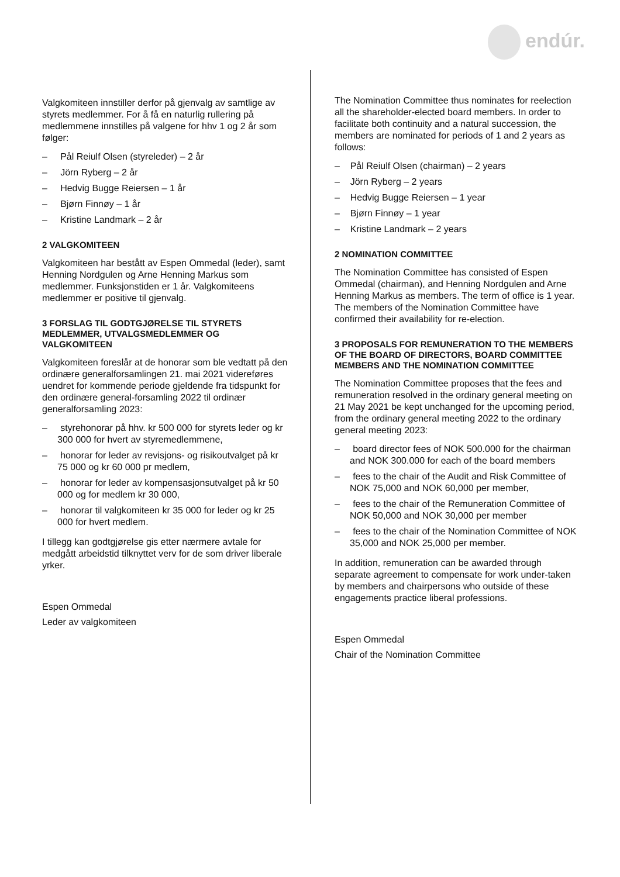endúr.
Valgkomiteen innstiller derfor på gjenvalg av samtlige av styrets medlemmer. For å få en naturlig rullering på medlemmene innstilles på valgene for hhv 1 og 2 år som følger:
– Pål Reiulf Olsen (styreleder) – 2 år
– Jörn Ryberg – 2 år
– Hedvig Bugge Reiersen – 1 år
– Bjørn Finnøy – 1 år
– Kristine Landmark – 2 år
2 VALGKOMITEEN
Valgkomiteen har bestått av Espen Ommedal (leder), samt Henning Nordgulen og Arne Henning Markus som medlemmer. Funksjonstiden er 1 år. Valgkomiteens medlemmer er positive til gjenvalg.
3 FORSLAG TIL GODTGJØRELSE TIL STYRETS MEDLEMMER, UTVALGSMEDLEMMER OG VALGKOMITEEN
Valgkomiteen foreslår at de honorar som ble vedtatt på den ordinære generalforsamlingen 21. mai 2021 videreføres uendret for kommende periode gjeldende fra tidspunkt for den ordinære general-forsamling 2022 til ordinær generalforsamling 2023:
– styrehonorar på hhv. kr 500 000 for styrets leder og kr 300 000 for hvert av styremedlemmene,
– honorar for leder av revisjons- og risikoutvalget på kr 75 000 og kr 60 000 pr medlem,
– honorar for leder av kompensasjonsutvalget på kr 50 000 og for medlem kr 30 000,
– honorar til valgkomiteen kr 35 000 for leder og kr 25 000 for hvert medlem.
I tillegg kan godtgjørelse gis etter nærmere avtale for medgått arbeidstid tilknyttet verv for de som driver liberale yrker.
Espen Ommedal
Leder av valgkomiteen
The Nomination Committee thus nominates for reelection all the shareholder-elected board members. In order to facilitate both continuity and a natural succession, the members are nominated for periods of 1 and 2 years as follows:
– Pål Reiulf Olsen (chairman) – 2 years
– Jörn Ryberg – 2 years
– Hedvig Bugge Reiersen – 1 year
– Bjørn Finnøy – 1 year
– Kristine Landmark – 2 years
2 NOMINATION COMMITTEE
The Nomination Committee has consisted of Espen Ommedal (chairman), and Henning Nordgulen and Arne Henning Markus as members. The term of office is 1 year. The members of the Nomination Committee have confirmed their availability for re-election.
3 PROPOSALS FOR REMUNERATION TO THE MEMBERS OF THE BOARD OF DIRECTORS, BOARD COMMITTEE MEMBERS AND THE NOMINATION COMMITTEE
The Nomination Committee proposes that the fees and remuneration resolved in the ordinary general meeting on 21 May 2021 be kept unchanged for the upcoming period, from the ordinary general meeting 2022 to the ordinary general meeting 2023:
– board director fees of NOK 500.000 for the chairman and NOK 300.000 for each of the board members
– fees to the chair of the Audit and Risk Committee of NOK 75,000 and NOK 60,000 per member,
– fees to the chair of the Remuneration Committee of NOK 50,000 and NOK 30,000 per member
– fees to the chair of the Nomination Committee of NOK 35,000 and NOK 25,000 per member.
In addition, remuneration can be awarded through separate agreement to compensate for work under-taken by members and chairpersons who outside of these engagements practice liberal professions.
Espen Ommedal
Chair of the Nomination Committee